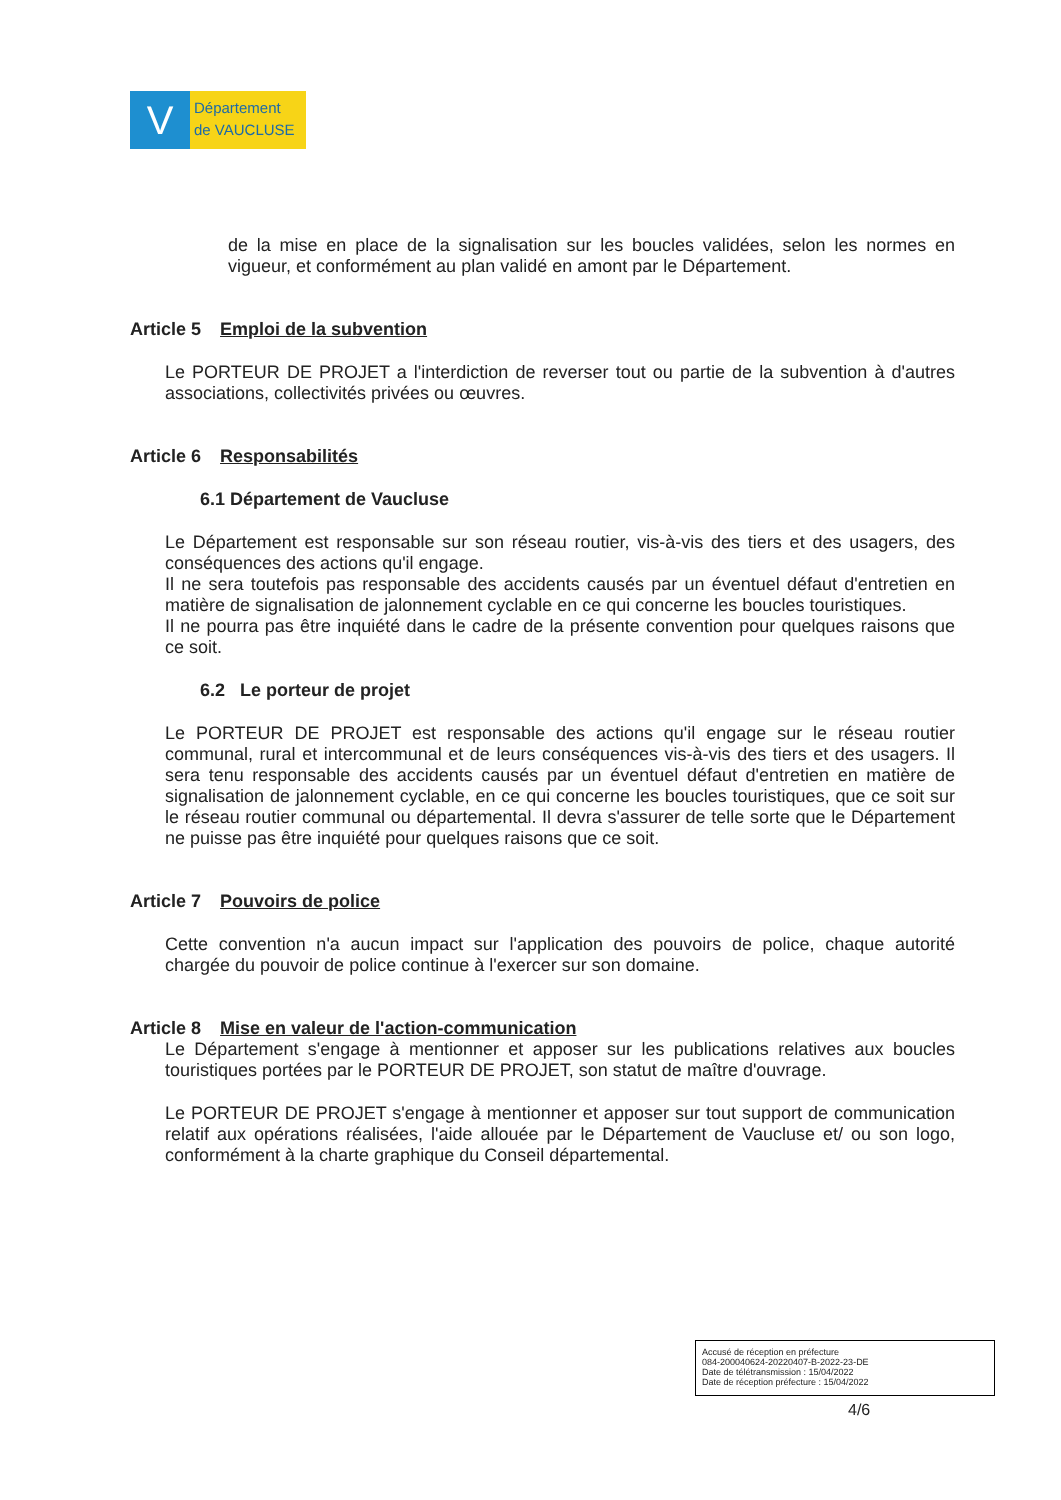V
Département
de VAUCLUSE
de la mise en place de la signalisation sur les boucles validées, selon les normes en vigueur, et conformément au plan validé en amont par le Département.
Article 5 Emploi de la subvention
Le PORTEUR DE PROJET a l'interdiction de reverser tout ou partie de la subvention à d'autres associations, collectivités privées ou œuvres.
Article 6 Responsabilités
6.1 Département de Vaucluse
Le Département est responsable sur son réseau routier, vis-à-vis des tiers et des usagers, des conséquences des actions qu'il engage.
Il ne sera toutefois pas responsable des accidents causés par un éventuel défaut d'entretien en matière de signalisation de jalonnement cyclable en ce qui concerne les boucles touristiques.
Il ne pourra pas être inquiété dans le cadre de la présente convention pour quelques raisons que ce soit.
6.2 Le porteur de projet
Le PORTEUR DE PROJET est responsable des actions qu'il engage sur le réseau routier communal, rural et intercommunal et de leurs conséquences vis-à-vis des tiers et des usagers. Il sera tenu responsable des accidents causés par un éventuel défaut d'entretien en matière de signalisation de jalonnement cyclable, en ce qui concerne les boucles touristiques, que ce soit sur le réseau routier communal ou départemental. Il devra s'assurer de telle sorte que le Département ne puisse pas être inquiété pour quelques raisons que ce soit.
Article 7 Pouvoirs de police
Cette convention n'a aucun impact sur l'application des pouvoirs de police, chaque autorité chargée du pouvoir de police continue à l'exercer sur son domaine.
Article 8 Mise en valeur de l'action-communication
Le Département s'engage à mentionner et apposer sur les publications relatives aux boucles touristiques portées par le PORTEUR DE PROJET, son statut de maître d'ouvrage.
Le PORTEUR DE PROJET s'engage à mentionner et apposer sur tout support de communication relatif aux opérations réalisées, l'aide allouée par le Département de Vaucluse et/ ou son logo, conformément à la charte graphique du Conseil départemental.
Accusé de réception en préfecture
084-200040624-20220407-B-2022-23-DE
Date de télétransmission : 15/04/2022
Date de réception préfecture : 15/04/2022
4/6